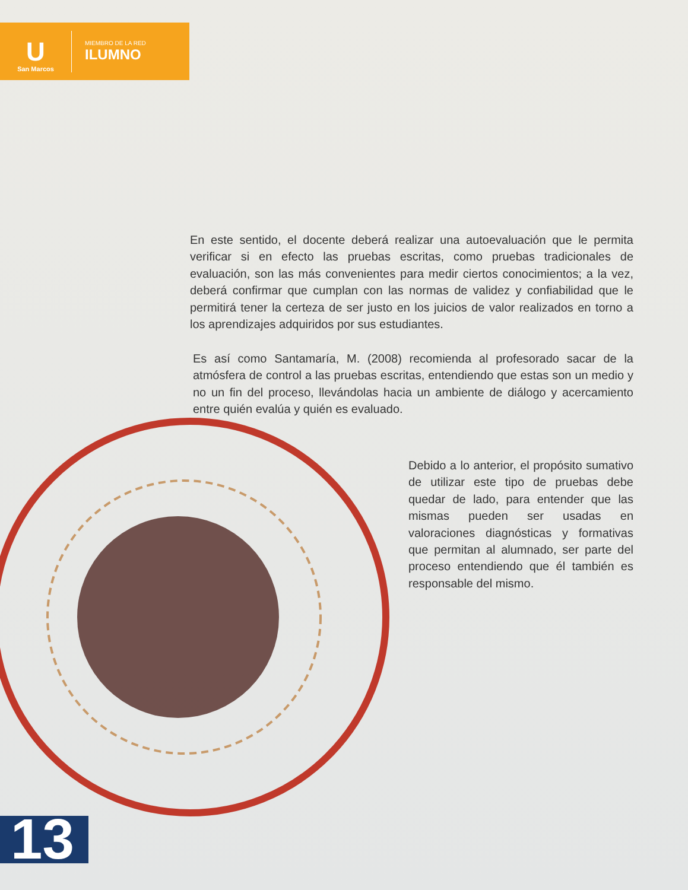U
San Marcos
MIEMBRO DE LA RED
ILUMNO
En este sentido, el docente deberá realizar una autoevaluación que le permita verificar si en efecto las pruebas escritas, como pruebas tradicionales de evaluación, son las más convenientes para medir ciertos conocimientos; a la vez, deberá confirmar que cumplan con las normas de validez y confiabilidad que le permitirá tener la certeza de ser justo en los juicios de valor realizados en torno a los aprendizajes adquiridos por sus estudiantes.
Es así como Santamaría, M. (2008) recomienda al profesorado sacar de la atmósfera de control a las pruebas escritas, entendiendo que estas son un medio y no un fin del proceso, llevándolas hacia un ambiente de diálogo y acercamiento entre quién evalúa y quién es evaluado.
Debido a lo anterior, el propósito sumativo de utilizar este tipo de pruebas debe quedar de lado, para entender que las mismas pueden ser usadas en valoraciones diagnósticas y formativas que permitan al alumnado, ser parte del proceso entendiendo que él también es responsable del mismo.
13